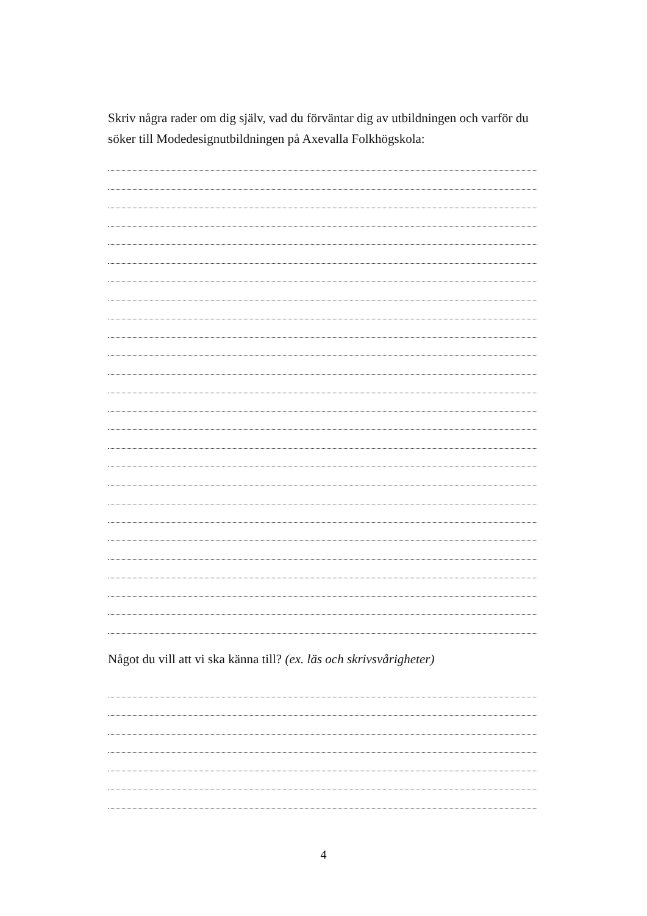Skriv några rader om dig själv, vad du förväntar dig av utbildningen och varför du söker till Modedesignutbildningen på Axevalla Folkhögskola:
Något du vill att vi ska känna till? (ex. läs och skrivsvårigheter)
4